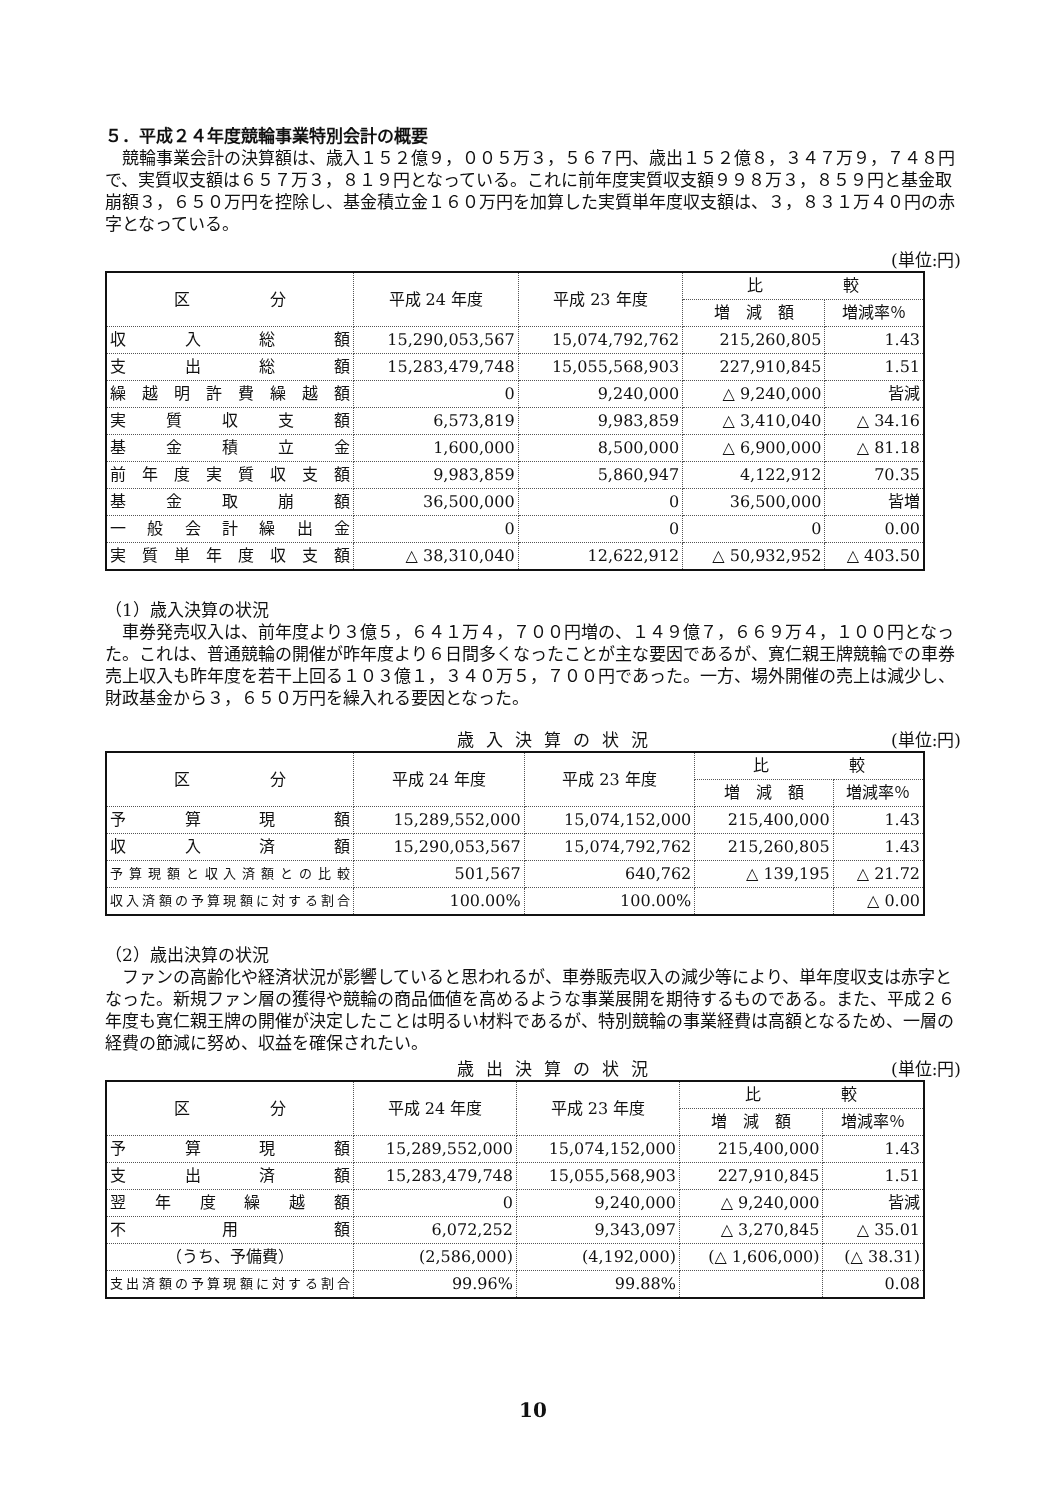５．平成２４年度競輪事業特別会計の概要
競輪事業会計の決算額は、歳入１５２億９，００５万３，５６７円、歳出１５２億８，３４７万９，７４８円で、実質収支額は６５７万３，８１９円となっている。これに前年度実質収支額９９８万３，８５９円と基金取崩額３，６５０万円を控除し、基金積立金１６０万円を加算した実質単年度収支額は、３，８３１万４０円の赤字となっている。
(単位:円)
| 区 分 | 平成 24 年度 | 平成 23 年度 | 比 較 | |
| --- | --- | --- | --- | --- |
| | | | 増 減 額 | 増減率％ |
| 収入総額 | 15,290,053,567 | 15,074,792,762 | 215,260,805 | 1.43 |
| 支出総額 | 15,283,479,748 | 15,055,568,903 | 227,910,845 | 1.51 |
| 繰越明許費繰越額 | 0 | 9,240,000 | △ 9,240,000 | 皆減 |
| 実質収支額 | 6,573,819 | 9,983,859 | △ 3,410,040 | △ 34.16 |
| 基金積立金 | 1,600,000 | 8,500,000 | △ 6,900,000 | △ 81.18 |
| 前年度実質収支額 | 9,983,859 | 5,860,947 | 4,122,912 | 70.35 |
| 基金取崩額 | 36,500,000 | 0 | 36,500,000 | 皆増 |
| 一般会計繰出金 | 0 | 0 | 0 | 0.00 |
| 実質単年度収支額 | △ 38,310,040 | 12,622,912 | △ 50,932,952 | △ 403.50 |
（1）歳入決算の状況
車券発売収入は、前年度より３億５，６４１万４，７００円増の、１４９億７，６６９万４，１００円となった。これは、普通競輪の開催が昨年度より６日間多くなったことが主な要因であるが、寛仁親王牌競輪での車券売上収入も昨年度を若干上回る１０３億１，３４０万５，７００円であった。一方、場外開催の売上は減少し、財政基金から３，６５０万円を繰入れる要因となった。
歳入決算の状況 (単位:円)
| 区 分 | 平成 24 年度 | 平成 23 年度 | 比 較 | |
| --- | --- | --- | --- | --- |
| | | | 増 減 額 | 増減率％ |
| 予算現額 | 15,289,552,000 | 15,074,152,000 | 215,400,000 | 1.43 |
| 収入済額 | 15,290,053,567 | 15,074,792,762 | 215,260,805 | 1.43 |
| 予算現額と収入済額との比較 | 501,567 | 640,762 | △ 139,195 | △ 21.72 |
| 収入済額の予算現額に対する割合 | 100.00% | 100.00% | | △ 0.00 |
（2）歳出決算の状況
ファンの高齢化や経済状況が影響していると思われるが、車券販売収入の減少等により、単年度収支は赤字となった。新規ファン層の獲得や競輪の商品価値を高めるような事業展開を期待するものである。また、平成２６年度も寛仁親王牌の開催が決定したことは明るい材料であるが、特別競輪の事業経費は高額となるため、一層の経費の節減に努め、収益を確保されたい。
歳出決算の状況 (単位:円)
| 区 分 | 平成 24 年度 | 平成 23 年度 | 比 較 | |
| --- | --- | --- | --- | --- |
| | | | 増 減 額 | 増減率％ |
| 予算現額 | 15,289,552,000 | 15,074,152,000 | 215,400,000 | 1.43 |
| 支出済額 | 15,283,479,748 | 15,055,568,903 | 227,910,845 | 1.51 |
| 翌年度繰越額 | 0 | 9,240,000 | △ 9,240,000 | 皆減 |
| 不用額 | 6,072,252 | 9,343,097 | △ 3,270,845 | △ 35.01 |
| （うち、予備費） | (2,586,000) | (4,192,000) | (△ 1,606,000) | (△ 38.31) |
| 支出済額の予算現額に対する割合 | 99.96% | 99.88% | | 0.08 |
10